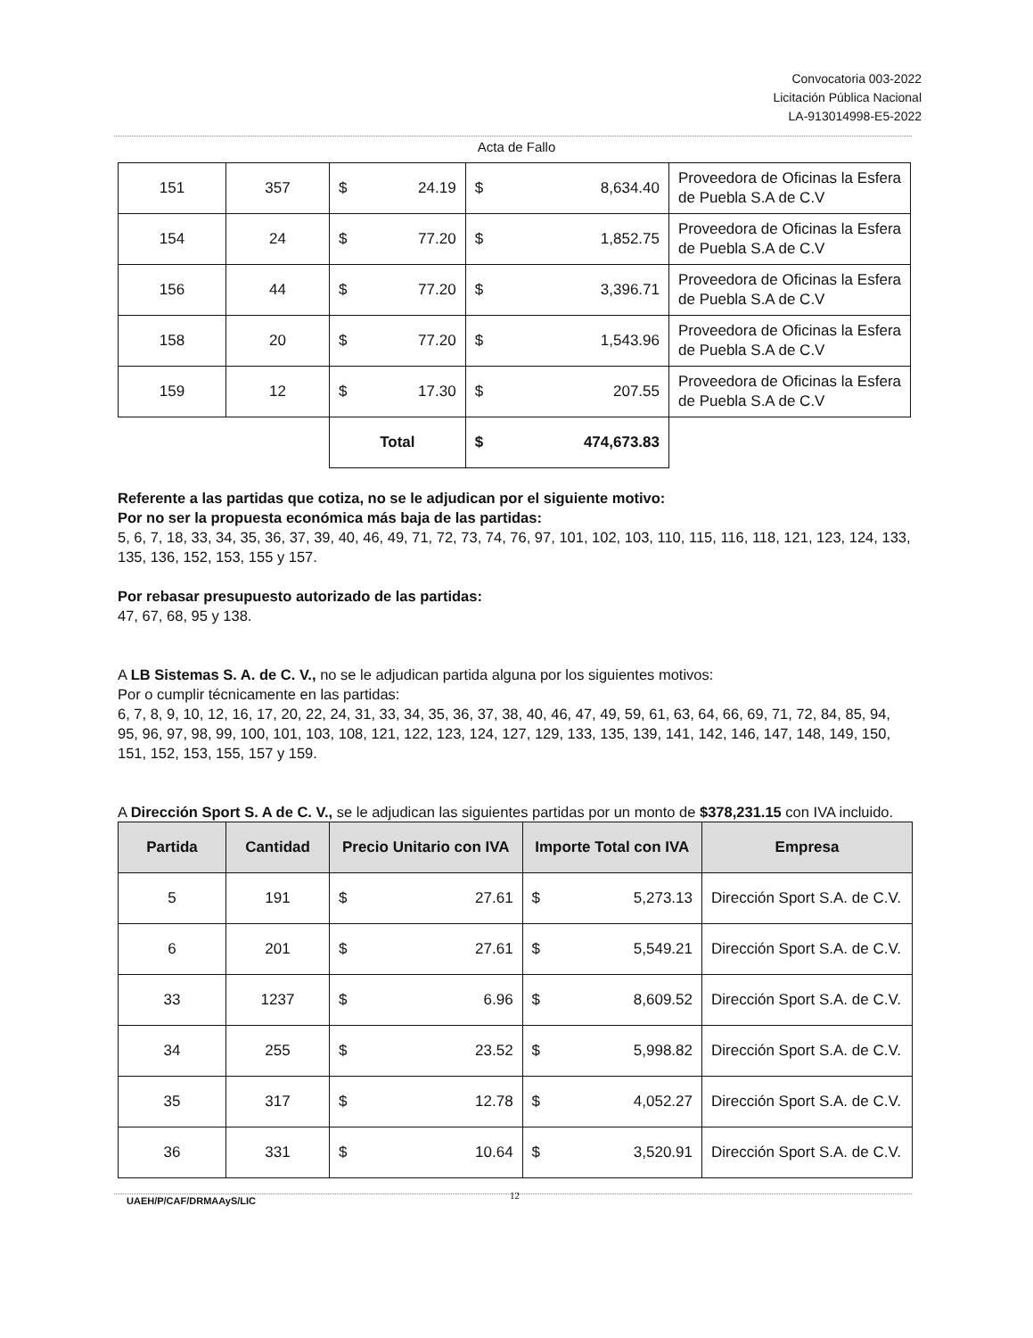Convocatoria 003-2022
Licitación Pública Nacional
LA-913014998-E5-2022
Acta de Fallo
| 151 | 357 | $ | 24.19 | $ | 8,634.40 | Proveedora de Oficinas la Esfera de Puebla S.A de C.V |
| 154 | 24 | $ | 77.20 | $ | 1,852.75 | Proveedora de Oficinas la Esfera de Puebla S.A de C.V |
| 156 | 44 | $ | 77.20 | $ | 3,396.71 | Proveedora de Oficinas la Esfera de Puebla S.A de C.V |
| 158 | 20 | $ | 77.20 | $ | 1,543.96 | Proveedora de Oficinas la Esfera de Puebla S.A de C.V |
| 159 | 12 | $ | 17.30 | $ | 207.55 | Proveedora de Oficinas la Esfera de Puebla S.A de C.V |
| | | Total | | $ | 474,673.83 | |
Referente a las partidas que cotiza, no se le adjudican por el siguiente motivo:
Por no ser la propuesta económica más baja de las partidas:
5, 6, 7, 18, 33, 34, 35, 36, 37, 39, 40, 46, 49, 71, 72, 73, 74, 76, 97, 101, 102, 103, 110, 115, 116, 118, 121, 123, 124, 133, 135, 136, 152, 153, 155 y 157.
Por rebasar presupuesto autorizado de las partidas:
47, 67, 68, 95 y 138.
A LB Sistemas S. A. de C. V., no se le adjudican partida alguna por los siguientes motivos:
Por o cumplir técnicamente en las partidas:
6, 7, 8, 9, 10, 12, 16, 17, 20, 22, 24, 31, 33, 34, 35, 36, 37, 38, 40, 46, 47, 49, 59, 61, 63, 64, 66, 69, 71, 72, 84, 85, 94, 95, 96, 97, 98, 99, 100, 101, 103, 108, 121, 122, 123, 124, 127, 129, 133, 135, 139, 141, 142, 146, 147, 148, 149, 150, 151, 152, 153, 155, 157 y 159.
A Dirección Sport S. A de C. V., se le adjudican las siguientes partidas por un monto de $378,231.15 con IVA incluido.
| Partida | Cantidad | Precio Unitario con IVA | | Importe Total con IVA | | Empresa |
| --- | --- | --- | --- | --- | --- | --- |
| 5 | 191 | $ | 27.61 | $ | 5,273.13 | Dirección Sport S.A. de C.V. |
| 6 | 201 | $ | 27.61 | $ | 5,549.21 | Dirección Sport S.A. de C.V. |
| 33 | 1237 | $ | 6.96 | $ | 8,609.52 | Dirección Sport S.A. de C.V. |
| 34 | 255 | $ | 23.52 | $ | 5,998.82 | Dirección Sport S.A. de C.V. |
| 35 | 317 | $ | 12.78 | $ | 4,052.27 | Dirección Sport S.A. de C.V. |
| 36 | 331 | $ | 10.64 | $ | 3,520.91 | Dirección Sport S.A. de C.V. |
UAEH/P/CAF/DRMAAyS/LIC 12